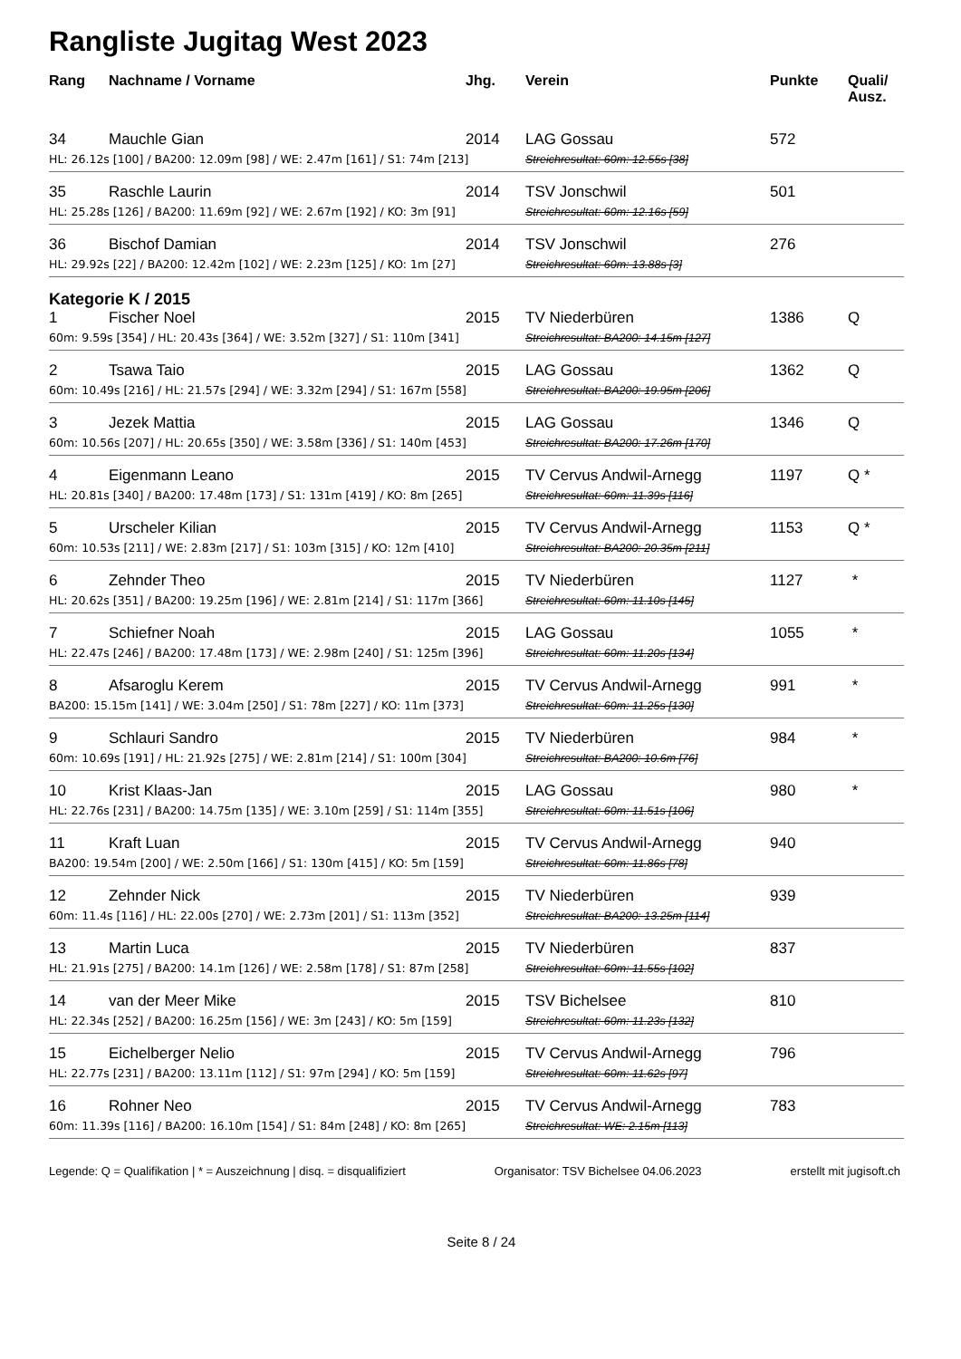Rangliste Jugitag West 2023
| Rang | Nachname / Vorname | Jhg. | Verein | Punkte | Quali/ Ausz. |
| --- | --- | --- | --- | --- | --- |
| 34 | Mauchle Gian | 2014 | LAG Gossau | 572 | |
| HL: 26.12s [100] / BA200: 12.09m [98] / WE: 2.47m [161] / S1: 74m [213] | | | Streichresultat: 60m: 12.55s [38] | | |
| 35 | Raschle Laurin | 2014 | TSV Jonschwil | 501 | |
| HL: 25.28s [126] / BA200: 11.69m [92] / WE: 2.67m [192] / KO: 3m [91] | | | Streichresultat: 60m: 12.16s [59] | | |
| 36 | Bischof Damian | 2014 | TSV Jonschwil | 276 | |
| HL: 29.92s [22] / BA200: 12.42m [102] / WE: 2.23m [125] / KO: 1m [27] | | | Streichresultat: 60m: 13.88s [3] | | |
| Kategorie K / 2015 | | | | | |
| 1 | Fischer Noel | 2015 | TV Niederbüren | 1386 | Q |
| 60m: 9.59s [354] / HL: 20.43s [364] / WE: 3.52m [327] / S1: 110m [341] | | | Streichresultat: BA200: 14.15m [127] | | |
| 2 | Tsawa Taio | 2015 | LAG Gossau | 1362 | Q |
| 60m: 10.49s [216] / HL: 21.57s [294] / WE: 3.32m [294] / S1: 167m [558] | | | Streichresultat: BA200: 19.95m [206] | | |
| 3 | Jezek Mattia | 2015 | LAG Gossau | 1346 | Q |
| 60m: 10.56s [207] / HL: 20.65s [350] / WE: 3.58m [336] / S1: 140m [453] | | | Streichresultat: BA200: 17.26m [170] | | |
| 4 | Eigenmann Leano | 2015 | TV Cervus Andwil-Arnegg | 1197 | Q * |
| HL: 20.81s [340] / BA200: 17.48m [173] / S1: 131m [419] / KO: 8m [265] | | | Streichresultat: 60m: 11.39s [116] | | |
| 5 | Urscheler Kilian | 2015 | TV Cervus Andwil-Arnegg | 1153 | Q * |
| 60m: 10.53s [211] / WE: 2.83m [217] / S1: 103m [315] / KO: 12m [410] | | | Streichresultat: BA200: 20.35m [211] | | |
| 6 | Zehnder Theo | 2015 | TV Niederbüren | 1127 | * |
| HL: 20.62s [351] / BA200: 19.25m [196] / WE: 2.81m [214] / S1: 117m [366] | | | Streichresultat: 60m: 11.10s [145] | | |
| 7 | Schiefner Noah | 2015 | LAG Gossau | 1055 | * |
| HL: 22.47s [246] / BA200: 17.48m [173] / WE: 2.98m [240] / S1: 125m [396] | | | Streichresultat: 60m: 11.20s [134] | | |
| 8 | Afsaroglu Kerem | 2015 | TV Cervus Andwil-Arnegg | 991 | * |
| BA200: 15.15m [141] / WE: 3.04m [250] / S1: 78m [227] / KO: 11m [373] | | | Streichresultat: 60m: 11.25s [130] | | |
| 9 | Schlauri Sandro | 2015 | TV Niederbüren | 984 | * |
| 60m: 10.69s [191] / HL: 21.92s [275] / WE: 2.81m [214] / S1: 100m [304] | | | Streichresultat: BA200: 10.6m [76] | | |
| 10 | Krist Klaas-Jan | 2015 | LAG Gossau | 980 | * |
| HL: 22.76s [231] / BA200: 14.75m [135] / WE: 3.10m [259] / S1: 114m [355] | | | Streichresultat: 60m: 11.51s [106] | | |
| 11 | Kraft Luan | 2015 | TV Cervus Andwil-Arnegg | 940 | |
| BA200: 19.54m [200] / WE: 2.50m [166] / S1: 130m [415] / KO: 5m [159] | | | Streichresultat: 60m: 11.86s [78] | | |
| 12 | Zehnder Nick | 2015 | TV Niederbüren | 939 | |
| 60m: 11.4s [116] / HL: 22.00s [270] / WE: 2.73m [201] / S1: 113m [352] | | | Streichresultat: BA200: 13.25m [114] | | |
| 13 | Martin Luca | 2015 | TV Niederbüren | 837 | |
| HL: 21.91s [275] / BA200: 14.1m [126] / WE: 2.58m [178] / S1: 87m [258] | | | Streichresultat: 60m: 11.55s [102] | | |
| 14 | van der Meer Mike | 2015 | TSV Bichelsee | 810 | |
| HL: 22.34s [252] / BA200: 16.25m [156] / WE: 3m [243] / KO: 5m [159] | | | Streichresultat: 60m: 11.23s [132] | | |
| 15 | Eichelberger Nelio | 2015 | TV Cervus Andwil-Arnegg | 796 | |
| HL: 22.77s [231] / BA200: 13.11m [112] / S1: 97m [294] / KO: 5m [159] | | | Streichresultat: 60m: 11.62s [97] | | |
| 16 | Rohner Neo | 2015 | TV Cervus Andwil-Arnegg | 783 | |
| 60m: 11.39s [116] / BA200: 16.10m [154] / S1: 84m [248] / KO: 8m [265] | | | Streichresultat: WE: 2.15m [113] | | |
Legende: Q = Qualifikation | * = Auszeichnung | disq. = disqualifiziert Organisator: TSV Bichelsee 04.06.2023 erstellt mit jugisoft.ch
Seite 8 / 24